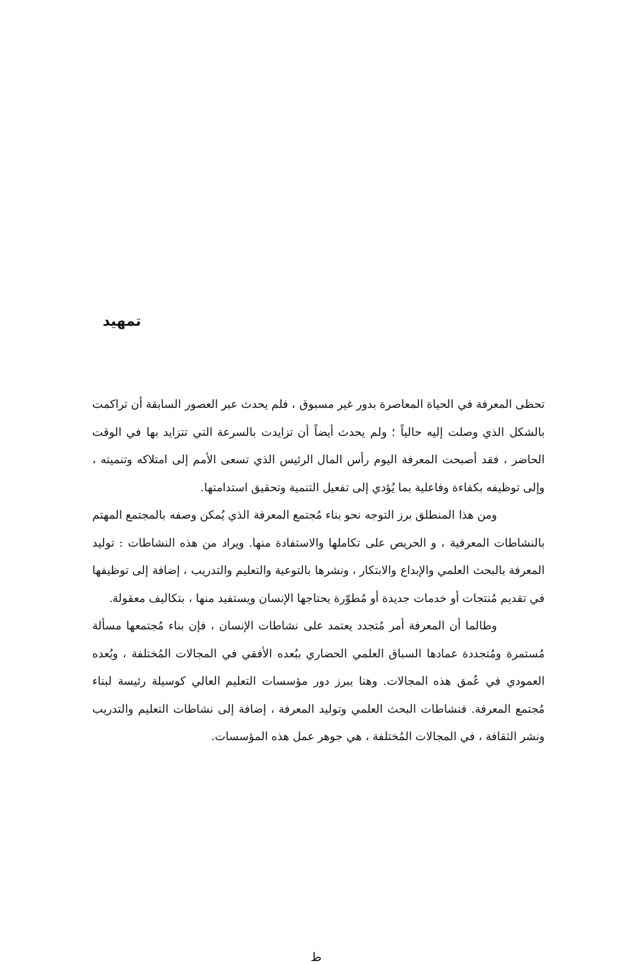تمهيد
تحظى المعرفة في الحياة المعاصرة بدور غير مسبوق ، فلم يحدث عبر العصور السابقة أن تراكمت بالشكل الذي وصلت إليه حالياً ؛ ولم يحدث أيضاً أن تزايدت بالسرعة التي تتزايد بها في الوقت الحاضر ، فقد أصبحت المعرفة اليوم رأس المال الرئيس الذي تسعى الأمم إلى امتلاكه وتنميته ، وإلى توظيفه بكفاءة وفاعلية بما يُؤدي إلى تفعيل التنمية وتحقيق استدامتها.
ومن هذا المنطلق برز التوجه نحو بناء مُجتمع المعرفة الذي يُمكن وصفه بالمجتمع المهتم بالنشاطات المعرفية ، و الحريص على تكاملها والاستفادة منها. ويراد من هذه النشاطات : توليد المعرفة بالبحث العلمي والإبداع والابتكار ، ونشرها بالتوعية والتعليم والتدريب ، إضافة إلى توظيفها في تقديم مُنتجات أو خدمات جديدة أو مُطوّرة يحتاجها الإنسان ويستفيد منها ، بتكاليف معقولة.
وطالما أن المعرفة أمر مُتجدد يعتمد على نشاطات الإنسان ، فإن بناء مُجتمعها مسألة مُستمرة ومُتجددة عمادها السباق العلمي الحضاري ببُعده الأفقي في المجالات المُختلفة ، وبُعده العمودي في عُمق هذه المجالات. وهنا يبرز دور مؤسسات التعليم العالي كوسيلة رئيسة لبناء مُجتمع المعرفة. فنشاطات البحث العلمي وتوليد المعرفة ، إضافة إلى نشاطات التعليم والتدريب ونشر الثقافة ، في المجالات المُختلفة ، هي جوهر عمل هذه المؤسسات.
ط